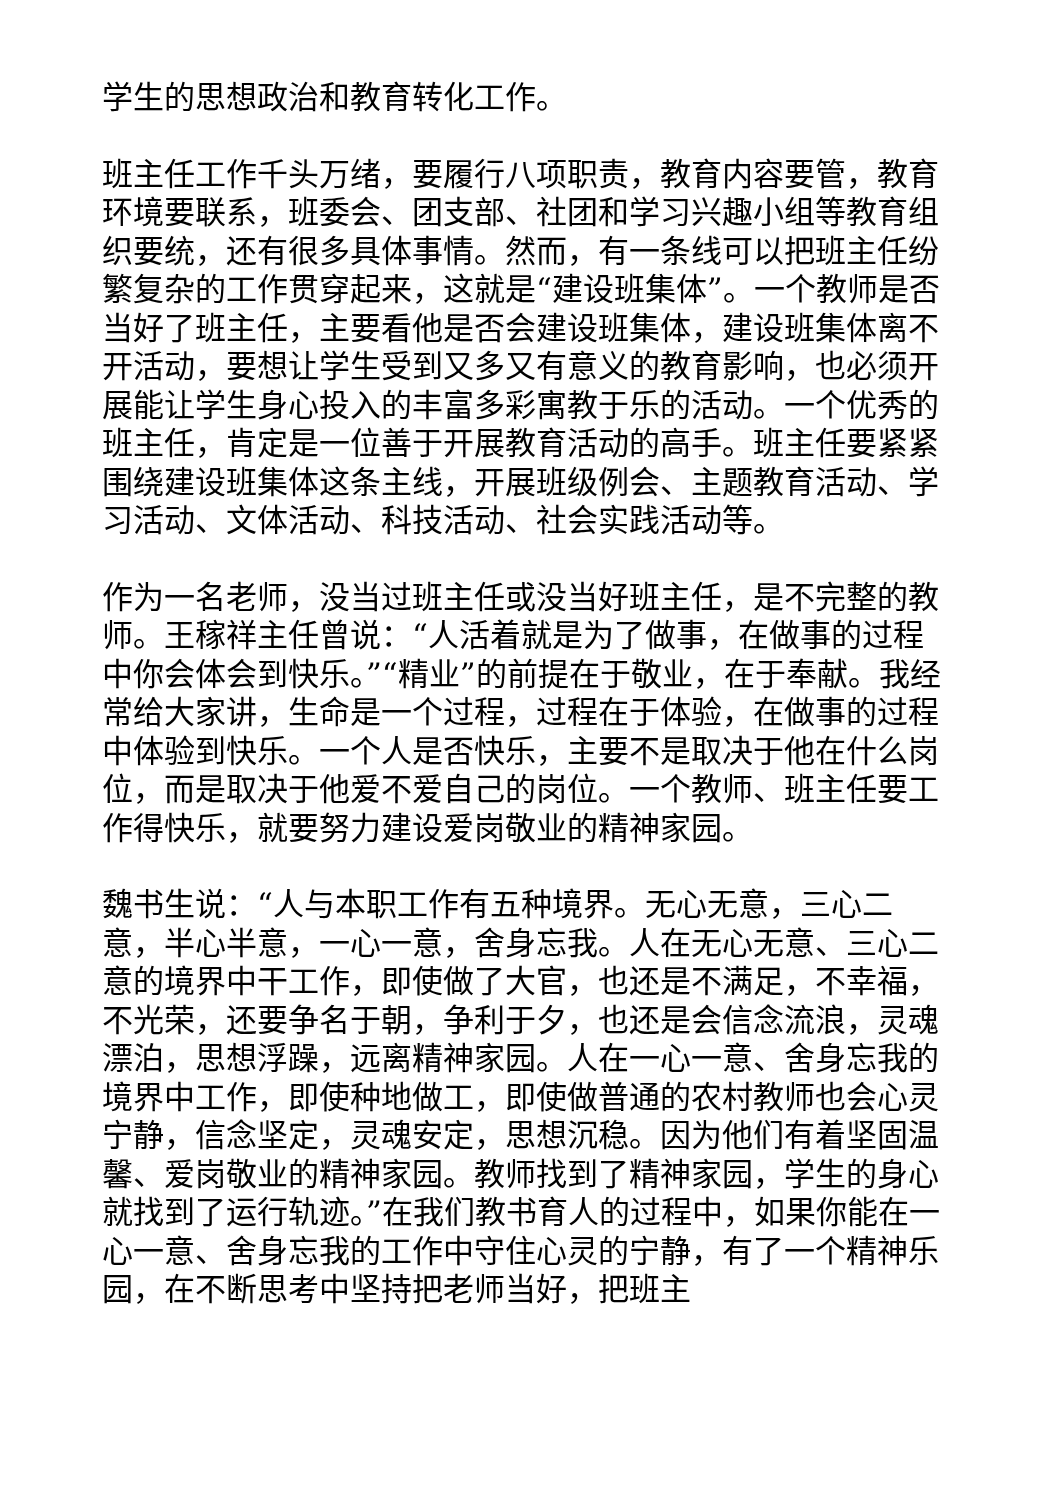学生的思想政治和教育转化工作。
班主任工作千头万绪，要履行八项职责，教育内容要管，教育环境要联系，班委会、团支部、社团和学习兴趣小组等教育组织要统，还有很多具体事情。然而，有一条线可以把班主任纷繁复杂的工作贯穿起来，这就是“建设班集体”。一个教师是否当好了班主任，主要看他是否会建设班集体，建设班集体离不开活动，要想让学生受到又多又有意义的教育影响，也必须开展能让学生身心投入的丰富多彩寓教于乐的活动。一个优秀的班主任，肯定是一位善于开展教育活动的高手。班主任要紧紧围绕建设班集体这条主线，开展班级例会、主题教育活动、学习活动、文体活动、科技活动、社会实践活动等。
作为一名老师，没当过班主任或没当好班主任，是不完整的教师。王稼祥主任曾说：“人活着就是为了做事，在做事的过程中你会体会到快乐。”“精业”的前提在于敬业，在于奉献。我经常给大家讲，生命是一个过程，过程在于体验，在做事的过程中体验到快乐。一个人是否快乐，主要不是取决于他在什么岗位，而是取决于他爱不爱自己的岗位。一个教师、班主任要工作得快乐，就要努力建设爱岗敬业的精神家园。
魏书生说：“人与本职工作有五种境界。无心无意，三心二意，半心半意，一心一意，舍身忘我。人在无心无意、三心二意的境界中干工作，即使做了大官，也还是不满足，不幸福，不光荣，还要争名于朝，争利于夕，也还是会信念流浪，灵魂漂泊，思想浮躁，远离精神家园。人在一心一意、舍身忘我的境界中工作，即使种地做工，即使做普通的农村教师也会心灵宁静，信念坚定，灵魂安定，思想沉稳。因为他们有着坚固温馨、爱岗敬业的精神家园。教师找到了精神家园，学生的身心就找到了运行轨迹。”在我们教书育人的过程中，如果你能在一心一意、舍身忘我的工作中守住心灵的宁静，有了一个精神乐园，在不断思考中坚持把老师当好，把班主